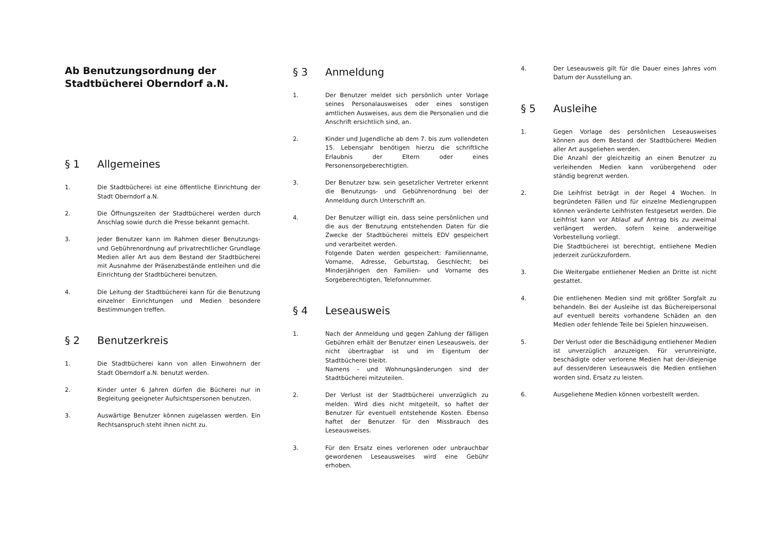Ab Benutzungsordnung der
Stadtbücherei Oberndorf a.N.
§ 1 Allgemeines
1. Die Stadtbücherei ist eine öffentliche Einrichtung der Stadt Oberndorf a.N.
2. Die Öffnungszeiten der Stadtbücherei werden durch Anschlag sowie durch die Presse bekannt gemacht.
3. Jeder Benutzer kann im Rahmen dieser Benutzungs- und Gebührenordnung auf privatrechtlicher Grundlage Medien aller Art aus dem Bestand der Stadtbücherei mit Ausnahme der Präsenzbestände entleihen und die Einrichtung der Stadtbücherei benutzen.
4. Die Leitung der Stadtbücherei kann für die Benutzung einzelner Einrichtungen und Medien besondere Bestimmungen treffen.
§ 2 Benutzerkreis
1. Die Stadtbücherei kann von allen Einwohnern der Stadt Oberndorf a.N. benutzt werden.
2. Kinder unter 6 Jahren dürfen die Bücherei nur in Begleitung geeigneter Aufsichtspersonen benutzen.
3. Auswärtige Benutzer können zugelassen werden. Ein Rechtsanspruch steht ihnen nicht zu.
§ 3 Anmeldung
1. Der Benutzer meldet sich persönlich unter Vorlage seines Personalausweises oder eines sonstigen amtlichen Ausweises, aus dem die Personalien und die Anschrift ersichtlich sind, an.
2. Kinder und Jugendliche ab dem 7. bis zum vollendeten 15. Lebensjahr benötigen hierzu die schriftliche Erlaubnis der Eltern oder eines Personensorgeberechtigten.
3. Der Benutzer bzw. sein gesetzlicher Vertreter erkennt die Benutzungs- und Gebührenordnung bei der Anmeldung durch Unterschrift an.
4. Der Benutzer willigt ein, dass seine persönlichen und die aus der Benutzung entstehenden Daten für die Zwecke der Stadtbücherei mittels EDV gespeichert und verarbeitet werden.
Folgende Daten werden gespeichert: Familienname, Vorname, Adresse, Geburtstag, Geschlecht; bei Minderjährigen den Familien- und Vorname des Sorgeberechtigten, Telefonnummer.
§ 4 Leseausweis
1. Nach der Anmeldung und gegen Zahlung der fälligen Gebühren erhält der Benutzer einen Leseausweis, der nicht übertragbar ist und im Eigentum der Stadtbücherei bleibt.
Namens – und Wohnungsänderungen sind der Stadtbücherei mitzuteilen.
2. Der Verlust ist der Stadtbücherei unverzüglich zu melden. Wird dies nicht mitgeteilt, so haftet der Benutzer für eventuell entstehende Kosten. Ebenso haftet der Benutzer für den Missbrauch des Leseausweises.
3. Für den Ersatz eines verlorenen oder unbrauchbar gewordenen Leseausweises wird eine Gebühr erhoben.
4. Der Leseausweis gilt für die Dauer eines Jahres vom Datum der Ausstellung an.
§ 5 Ausleihe
1. Gegen Vorlage des persönlichen Leseausweises können aus dem Bestand der Stadtbücherei Medien aller Art ausgeliehen werden.
Die Anzahl der gleichzeitig an einen Benutzer zu verleihenden Medien kann vorübergehend oder ständig begrenzt werden.
2. Die Leihfrist beträgt in der Regel 4 Wochen. In begründeten Fällen und für einzelne Mediengruppen können veränderte Leihfristen festgesetzt werden. Die Leihfrist kann vor Ablauf auf Antrag bis zu zweimal verlängert werden, sofern keine anderweitige Vorbestellung vorliegt.
Die Stadtbücherei ist berechtigt, entliehene Medien jederzeit zurückzufordern.
3. Die Weitergabe entliehener Medien an Dritte ist nicht gestattet.
4. Die entliehenen Medien sind mit größter Sorgfalt zu behandeln. Bei der Ausleihe ist das Büchereipersonal auf eventuell bereits vorhandene Schäden an den Medien oder fehlende Teile bei Spielen hinzuweisen.
5. Der Verlust oder die Beschädigung entliehener Medien ist unverzüglich anzuzeigen. Für verunreinigte, beschädigte oder verlorene Medien hat der-/diejenige auf dessen/deren Leseausweis die Medien entliehen worden sind, Ersatz zu leisten.
6. Ausgeliehene Medien können vorbestellt werden.